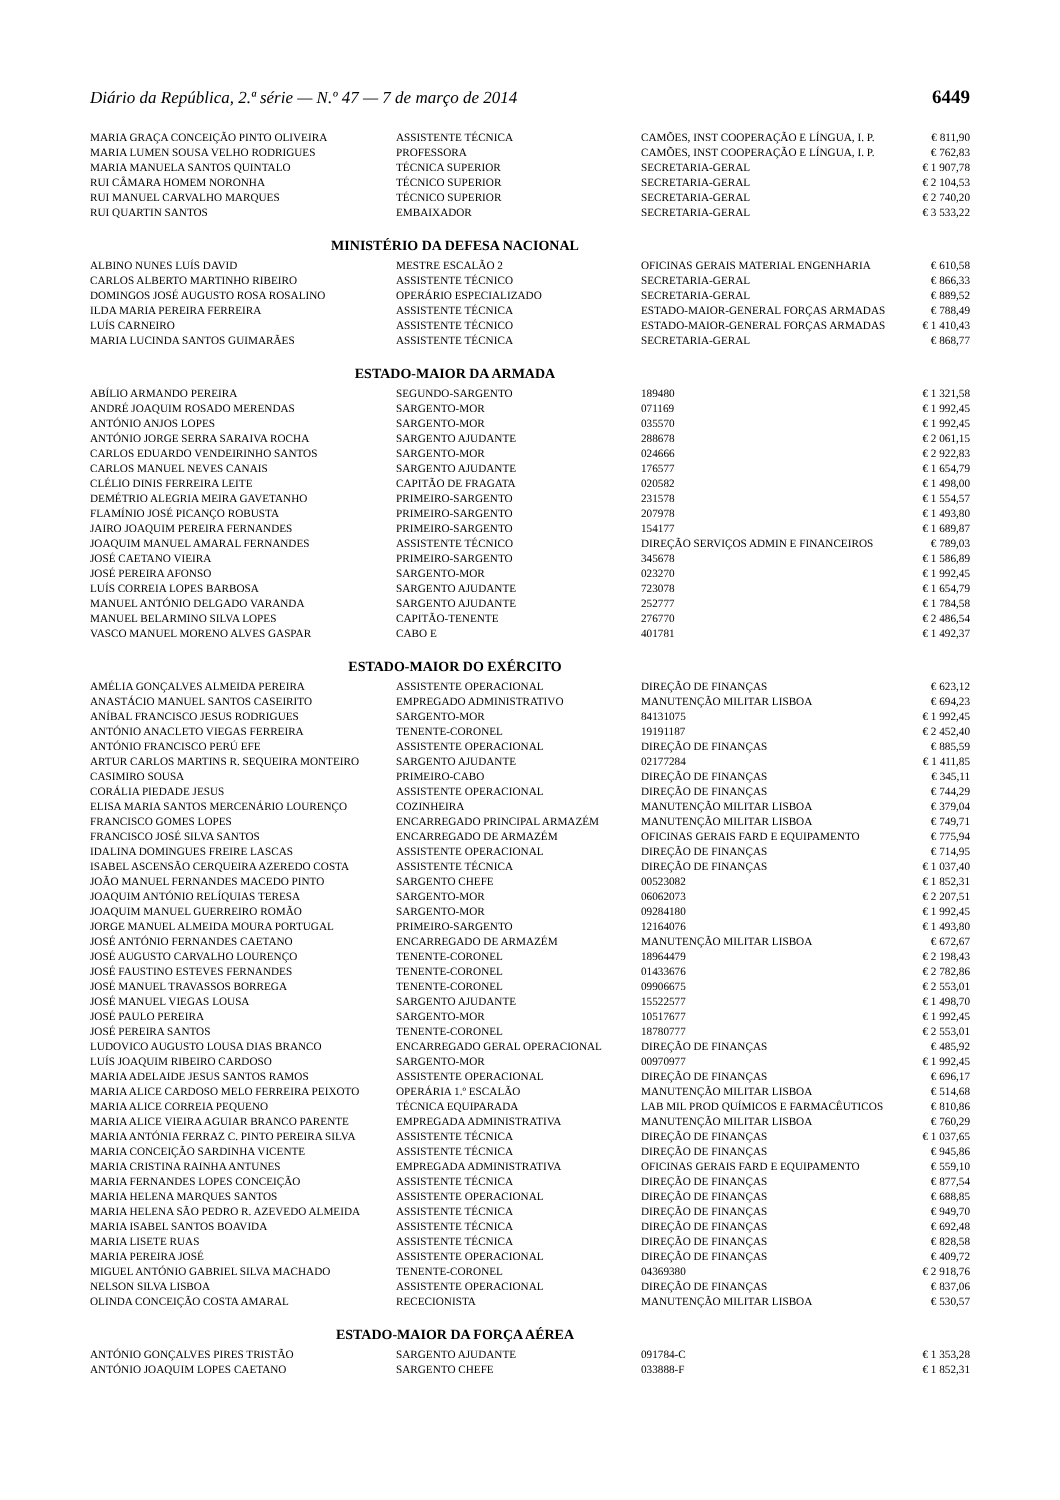Diário da República, 2.ª série — N.º 47 — 7 de março de 2014 6449
| MARIA GRAÇA CONCEIÇÃO PINTO OLIVEIRA | ASSISTENTE TÉCNICA | CAMÕES, INST COOPERAÇÃO E LÍNGUA, I. P. | € 811,90 |
| MARIA LUMEN SOUSA VELHO RODRIGUES | PROFESSORA | CAMÕES, INST COOPERAÇÃO E LÍNGUA, I. P. | € 762,83 |
| MARIA MANUELA SANTOS QUINTALO | TÉCNICA SUPERIOR | SECRETARIA-GERAL | € 1 907,78 |
| RUI CÂMARA HOMEM NORONHA | TÉCNICO SUPERIOR | SECRETARIA-GERAL | € 2 104,53 |
| RUI MANUEL CARVALHO MARQUES | TÉCNICO SUPERIOR | SECRETARIA-GERAL | € 2 740,20 |
| RUI QUARTIN SANTOS | EMBAIXADOR | SECRETARIA-GERAL | € 3 533,22 |
MINISTÉRIO DA DEFESA NACIONAL
| ALBINO NUNES LUÍS DAVID | MESTRE ESCALÃO 2 | OFICINAS GERAIS MATERIAL ENGENHARIA | € 610,58 |
| CARLOS ALBERTO MARTINHO RIBEIRO | ASSISTENTE TÉCNICO | SECRETARIA-GERAL | € 866,33 |
| DOMINGOS JOSÉ AUGUSTO ROSA ROSALINO | OPERÁRIO ESPECIALIZADO | SECRETARIA-GERAL | € 889,52 |
| ILDA MARIA PEREIRA FERREIRA | ASSISTENTE TÉCNICA | ESTADO-MAIOR-GENERAL FORÇAS ARMADAS | € 788,49 |
| LUÍS CARNEIRO | ASSISTENTE TÉCNICO | ESTADO-MAIOR-GENERAL FORÇAS ARMADAS | € 1 410,43 |
| MARIA LUCINDA SANTOS GUIMARÃES | ASSISTENTE TÉCNICA | SECRETARIA-GERAL | € 868,77 |
ESTADO-MAIOR DA ARMADA
| ABÍLIO ARMANDO PEREIRA | SEGUNDO-SARGENTO | 189480 | € 1 321,58 |
| ANDRÉ JOAQUIM ROSADO MERENDAS | SARGENTO-MOR | 071169 | € 1 992,45 |
| ANTÓNIO ANJOS LOPES | SARGENTO-MOR | 035570 | € 1 992,45 |
| ANTÓNIO JORGE SERRA SARAIVA ROCHA | SARGENTO AJUDANTE | 288678 | € 2 061,15 |
| CARLOS EDUARDO VENDEIRINHO SANTOS | SARGENTO-MOR | 024666 | € 2 922,83 |
| CARLOS MANUEL NEVES CANAIS | SARGENTO AJUDANTE | 176577 | € 1 654,79 |
| CLÉLIO DINIS FERREIRA LEITE | CAPITÃO DE FRAGATA | 020582 | € 1 498,00 |
| DEMÉTRIO ALEGRIA MEIRA GAVETANHO | PRIMEIRO-SARGENTO | 231578 | € 1 554,57 |
| FLAMÍNIO JOSÉ PICANÇO ROBUSTA | PRIMEIRO-SARGENTO | 207978 | € 1 493,80 |
| JAIRO JOAQUIM PEREIRA FERNANDES | PRIMEIRO-SARGENTO | 154177 | € 1 689,87 |
| JOAQUIM MANUEL AMARAL FERNANDES | ASSISTENTE TÉCNICO | DIREÇÃO SERVIÇOS ADMIN E FINANCEIROS | € 789,03 |
| JOSÉ CAETANO VIEIRA | PRIMEIRO-SARGENTO | 345678 | € 1 586,89 |
| JOSÉ PEREIRA AFONSO | SARGENTO-MOR | 023270 | € 1 992,45 |
| LUÍS CORREIA LOPES BARBOSA | SARGENTO AJUDANTE | 723078 | € 1 654,79 |
| MANUEL ANTÓNIO DELGADO VARANDA | SARGENTO AJUDANTE | 252777 | € 1 784,58 |
| MANUEL BELARMINO SILVA LOPES | CAPITÃO-TENENTE | 276770 | € 2 486,54 |
| VASCO MANUEL MORENO ALVES GASPAR | CABO E | 401781 | € 1 492,37 |
ESTADO-MAIOR DO EXÉRCITO
| AMÉLIA GONÇALVES ALMEIDA PEREIRA | ASSISTENTE OPERACIONAL | DIREÇÃO DE FINANÇAS | € 623,12 |
| ANASTÁCIO MANUEL SANTOS CASEIRITO | EMPREGADO ADMINISTRATIVO | MANUTENÇÃO MILITAR LISBOA | € 694,23 |
| ANÍBAL FRANCISCO JESUS RODRIGUES | SARGENTO-MOR | 84131075 | € 1 992,45 |
| ANTÓNIO ANACLETO VIEGAS FERREIRA | TENENTE-CORONEL | 19191187 | € 2 452,40 |
| ANTÓNIO FRANCISCO PERÚ EFE | ASSISTENTE OPERACIONAL | DIREÇÃO DE FINANÇAS | € 885,59 |
| ARTUR CARLOS MARTINS R. SEQUEIRA MONTEIRO | SARGENTO AJUDANTE | 02177284 | € 1 411,85 |
| CASIMIRO SOUSA | PRIMEIRO-CABO | DIREÇÃO DE FINANÇAS | € 345,11 |
| CORÁLIA PIEDADE JESUS | ASSISTENTE OPERACIONAL | DIREÇÃO DE FINANÇAS | € 744,29 |
| ELISA MARIA SANTOS MERCENÁRIO LOURENÇO | COZINHEIRA | MANUTENÇÃO MILITAR LISBOA | € 379,04 |
| FRANCISCO GOMES LOPES | ENCARREGADO PRINCIPAL ARMAZÉM | MANUTENÇÃO MILITAR LISBOA | € 749,71 |
| FRANCISCO JOSÉ SILVA SANTOS | ENCARREGADO DE ARMAZÉM | OFICINAS GERAIS FARD E EQUIPAMENTO | € 775,94 |
| IDALINA DOMINGUES FREIRE LASCAS | ASSISTENTE OPERACIONAL | DIREÇÃO DE FINANÇAS | € 714,95 |
| ISABEL ASCENSÃO CERQUEIRA AZEREDO COSTA | ASSISTENTE TÉCNICA | DIREÇÃO DE FINANÇAS | € 1 037,40 |
| JOÃO MANUEL FERNANDES MACEDO PINTO | SARGENTO CHEFE | 00523082 | € 1 852,31 |
| JOAQUIM ANTÓNIO RELÍQUIAS TERESA | SARGENTO-MOR | 06062073 | € 2 207,51 |
| JOAQUIM MANUEL GUERREIRO ROMÃO | SARGENTO-MOR | 09284180 | € 1 992,45 |
| JORGE MANUEL ALMEIDA MOURA PORTUGAL | PRIMEIRO-SARGENTO | 12164076 | € 1 493,80 |
| JOSÉ ANTÓNIO FERNANDES CAETANO | ENCARREGADO DE ARMAZÉM | MANUTENÇÃO MILITAR LISBOA | € 672,67 |
| JOSÉ AUGUSTO CARVALHO LOURENÇO | TENENTE-CORONEL | 18964479 | € 2 198,43 |
| JOSÉ FAUSTINO ESTEVES FERNANDES | TENENTE-CORONEL | 01433676 | € 2 782,86 |
| JOSÉ MANUEL TRAVASSOS BORREGA | TENENTE-CORONEL | 09906675 | € 2 553,01 |
| JOSÉ MANUEL VIEGAS LOUSA | SARGENTO AJUDANTE | 15522577 | € 1 498,70 |
| JOSÉ PAULO PEREIRA | SARGENTO-MOR | 10517677 | € 1 992,45 |
| JOSÉ PEREIRA SANTOS | TENENTE-CORONEL | 18780777 | € 2 553,01 |
| LUDOVICO AUGUSTO LOUSA DIAS BRANCO | ENCARREGADO GERAL OPERACIONAL | DIREÇÃO DE FINANÇAS | € 485,92 |
| LUÍS JOAQUIM RIBEIRO CARDOSO | SARGENTO-MOR | 00970977 | € 1 992,45 |
| MARIA ADELAIDE JESUS SANTOS RAMOS | ASSISTENTE OPERACIONAL | DIREÇÃO DE FINANÇAS | € 696,17 |
| MARIA ALICE CARDOSO MELO FERREIRA PEIXOTO | OPERÁRIA 1.º ESCALÃO | MANUTENÇÃO MILITAR LISBOA | € 514,68 |
| MARIA ALICE CORREIA PEQUENO | TÉCNICA EQUIPARADA | LAB MIL PROD QUÍMICOS E FARMACÊUTICOS | € 810,86 |
| MARIA ALICE VIEIRA AGUIAR BRANCO PARENTE | EMPREGADA ADMINISTRATIVA | MANUTENÇÃO MILITAR LISBOA | € 760,29 |
| MARIA ANTÓNIA FERRAZ C. PINTO PEREIRA SILVA | ASSISTENTE TÉCNICA | DIREÇÃO DE FINANÇAS | € 1 037,65 |
| MARIA CONCEIÇÃO SARDINHA VICENTE | ASSISTENTE TÉCNICA | DIREÇÃO DE FINANÇAS | € 945,86 |
| MARIA CRISTINA RAINHA ANTUNES | EMPREGADA ADMINISTRATIVA | OFICINAS GERAIS FARD E EQUIPAMENTO | € 559,10 |
| MARIA FERNANDES LOPES CONCEIÇÃO | ASSISTENTE TÉCNICA | DIREÇÃO DE FINANÇAS | € 877,54 |
| MARIA HELENA MARQUES SANTOS | ASSISTENTE OPERACIONAL | DIREÇÃO DE FINANÇAS | € 688,85 |
| MARIA HELENA SÃO PEDRO R. AZEVEDO ALMEIDA | ASSISTENTE TÉCNICA | DIREÇÃO DE FINANÇAS | € 949,70 |
| MARIA ISABEL SANTOS BOAVIDA | ASSISTENTE TÉCNICA | DIREÇÃO DE FINANÇAS | € 692,48 |
| MARIA LISETE RUAS | ASSISTENTE TÉCNICA | DIREÇÃO DE FINANÇAS | € 828,58 |
| MARIA PEREIRA JOSÉ | ASSISTENTE OPERACIONAL | DIREÇÃO DE FINANÇAS | € 409,72 |
| MIGUEL ANTÓNIO GABRIEL SILVA MACHADO | TENENTE-CORONEL | 04369380 | € 2 918,76 |
| NELSON SILVA LISBOA | ASSISTENTE OPERACIONAL | DIREÇÃO DE FINANÇAS | € 837,06 |
| OLINDA CONCEIÇÃO COSTA AMARAL | RECECIONISTA | MANUTENÇÃO MILITAR LISBOA | € 530,57 |
ESTADO-MAIOR DA FORÇA AÉREA
| ANTÓNIO GONÇALVES PIRES TRISTÃO | SARGENTO AJUDANTE | 091784-C | € 1 353,28 |
| ANTÓNIO JOAQUIM LOPES CAETANO | SARGENTO CHEFE | 033888-F | € 1 852,31 |